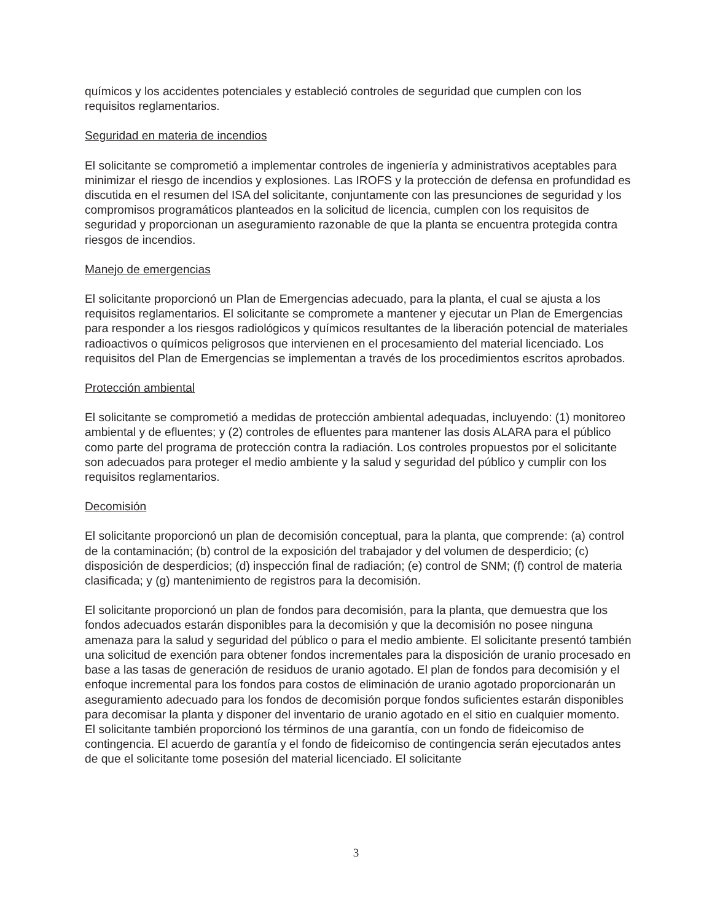químicos y los accidentes potenciales y estableció controles de seguridad que cumplen con los requisitos reglamentarios.
Seguridad en materia de incendios
El solicitante se comprometió a implementar controles de ingeniería y administrativos aceptables para minimizar el riesgo de incendios y explosiones. Las IROFS y la protección de defensa en profundidad es discutida en el resumen del ISA del solicitante, conjuntamente con las presunciones de seguridad y los compromisos programáticos planteados en la solicitud de licencia, cumplen con los requisitos de seguridad y proporcionan un aseguramiento razonable de que la planta se encuentra protegida contra riesgos de incendios.
Manejo de emergencias
El solicitante proporcionó un Plan de Emergencias adecuado, para la planta, el cual se ajusta a los requisitos reglamentarios. El solicitante se compromete a mantener y ejecutar un Plan de Emergencias para responder a los riesgos radiológicos y químicos resultantes de la liberación potencial de materiales radioactivos o químicos peligrosos que intervienen en el procesamiento del material licenciado. Los requisitos del Plan de Emergencias se implementan a través de los procedimientos escritos aprobados.
Protección ambiental
El solicitante se comprometió a medidas de protección ambiental adequadas, incluyendo: (1) monitoreo ambiental y de efluentes; y (2) controles de efluentes para mantener las dosis ALARA para el público como parte del programa de protección contra la radiación. Los controles propuestos por el solicitante son adecuados para proteger el medio ambiente y la salud y seguridad del público y cumplir con los requisitos reglamentarios.
Decomisión
El solicitante proporcionó un plan de decomisión conceptual, para la planta, que comprende: (a) control de la contaminación; (b) control de la exposición del trabajador y del volumen de desperdicio; (c) disposición de desperdicios; (d) inspección final de radiación; (e) control de SNM; (f) control de materia clasificada; y (g) mantenimiento de registros para la decomisión.
El solicitante proporcionó un plan de fondos para decomisión, para la planta, que demuestra que los fondos adecuados estarán disponibles para la decomisión y que la decomisión no posee ninguna amenaza para la salud y seguridad del público o para el medio ambiente. El solicitante presentó también una solicitud de exención para obtener fondos incrementales para la disposición de uranio procesado en base a las tasas de generación de residuos de uranio agotado. El plan de fondos para decomisión y el enfoque incremental para los fondos para costos de eliminación de uranio agotado proporcionarán un aseguramiento adecuado para los fondos de decomisión porque fondos suficientes estarán disponibles para decomisar la planta y disponer del inventario de uranio agotado en el sitio en cualquier momento. El solicitante también proporcionó los términos de una garantía, con un fondo de fideicomiso de contingencia. El acuerdo de garantía y el fondo de fideicomiso de contingencia serán ejecutados antes de que el solicitante tome posesión del material licenciado. El solicitante
3